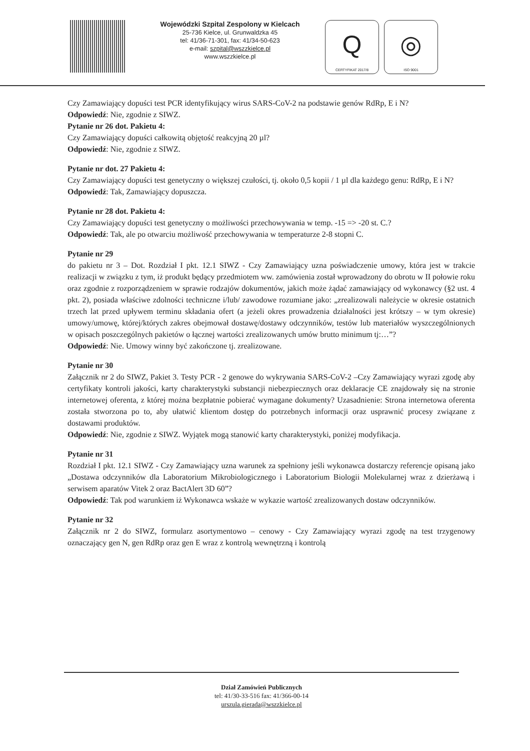Wojewódzki Szpital Zespolony w Kielcach
25-736 Kielce, ul. Grunwaldzka 45
tel: 41/36-71-301, fax: 41/34-50-623
e-mail: szpital@wszzkielce.pl
www.wszzkielce.pl
Q
CERTYFIKAT 2017/8
◎
ISO 9001
Czy Zamawiający dopuści test PCR identyfikujący wirus SARS-CoV-2 na podstawie genów RdRp, E i N?
Odpowiedź: Nie, zgodnie z SIWZ.
Pytanie nr 26 dot. Pakietu 4:
Czy Zamawiający dopuści całkowitą objętość reakcyjną 20 µl?
Odpowiedź: Nie, zgodnie z SIWZ.
Pytanie nr dot. 27 Pakietu 4:
Czy Zamawiający dopuści test genetyczny o większej czułości, tj. około 0,5 kopii / 1 µl dla każdego genu: RdRp, E i N?
Odpowiedź: Tak, Zamawiający dopuszcza.
Pytanie nr 28 dot. Pakietu 4:
Czy Zamawiający dopuści test genetyczny o możliwości przechowywania w temp. -15 => -20 st. C.?
Odpowiedź: Tak, ale po otwarciu możliwość przechowywania w temperaturze 2-8 stopni C.
Pytanie nr 29
do pakietu nr 3 – Dot. Rozdział I pkt. 12.1 SIWZ - Czy Zamawiający uzna poświadczenie umowy, która jest w trakcie realizacji w związku z tym, iż produkt będący przedmiotem ww. zamówienia został wprowadzony do obrotu w II połowie roku oraz zgodnie z rozporządzeniem w sprawie rodzajów dokumentów, jakich może żądać zamawiający od wykonawcy (§2 ust. 4 pkt. 2), posiada właściwe zdolności techniczne i/lub/ zawodowe rozumiane jako: „zrealizowali należycie w okresie ostatnich trzech lat przed upływem terminu składania ofert (a jeżeli okres prowadzenia działalności jest krótszy – w tym okresie) umowy/umowę, której/których zakres obejmował dostawę/dostawy odczynników, testów lub materiałów wyszczególnionych w opisach poszczególnych pakietów o łącznej wartości zrealizowanych umów brutto minimum tj:…”?
Odpowiedź: Nie. Umowy winny być zakończone tj. zrealizowane.
Pytanie nr 30
Załącznik nr 2 do SIWZ, Pakiet 3. Testy PCR - 2 genowe do wykrywania SARS-CoV-2 –Czy Zamawiający wyrazi zgodę aby certyfikaty kontroli jakości, karty charakterystyki substancji niebezpiecznych oraz deklaracje CE znajdowały się na stronie internetowej oferenta, z której można bezpłatnie pobierać wymagane dokumenty? Uzasadnienie: Strona internetowa oferenta została stworzona po to, aby ułatwić klientom dostęp do potrzebnych informacji oraz usprawnić procesy związane z dostawami produktów.
Odpowiedź: Nie, zgodnie z SIWZ. Wyjątek mogą stanowić karty charakterystyki, poniżej modyfikacja.
Pytanie nr 31
Rozdział I pkt. 12.1 SIWZ - Czy Zamawiający uzna warunek za spełniony jeśli wykonawca dostarczy referencje opisaną jako „Dostawa odczynników dla Laboratorium Mikrobiologicznego i Laboratorium Biologii Molekularnej wraz z dzierżawą i serwisem aparatów Vitek 2 oraz BactAlert 3D 60”?
Odpowiedź: Tak pod warunkiem iż Wykonawca wskaże w wykazie wartość zrealizowanych dostaw odczynników.
Pytanie nr 32
Załącznik nr 2 do SIWZ, formularz asortymentowo – cenowy - Czy Zamawiający wyrazi zgodę na test trzygenowy oznaczający gen N, gen RdRp oraz gen E wraz z kontrolą wewnętrzną i kontrolą
Dział Zamówień Publicznych
tel: 41/30-33-516 fax: 41/366-00-14
urszula.gierada@wszzkielce.pl